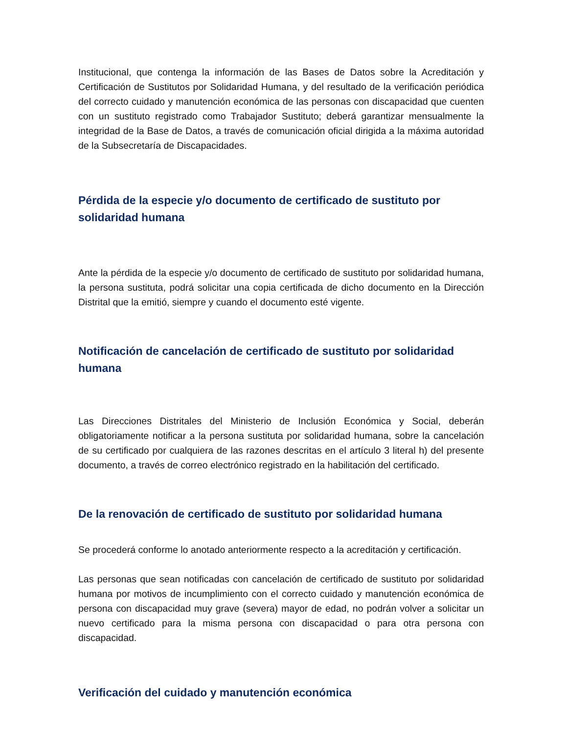Institucional, que contenga la información de las Bases de Datos sobre la Acreditación y Certificación de Sustitutos por Solidaridad Humana, y del resultado de la verificación periódica del correcto cuidado y manutención económica de las personas con discapacidad que cuenten con un sustituto registrado como Trabajador Sustituto; deberá garantizar mensualmente la integridad de la Base de Datos, a través de comunicación oficial dirigida a la máxima autoridad de la Subsecretaría de Discapacidades.
Pérdida de la especie y/o documento de certificado de sustituto por solidaridad humana
Ante la pérdida de la especie y/o documento de certificado de sustituto por solidaridad humana, la persona sustituta, podrá solicitar una copia certificada de dicho documento en la Dirección Distrital que la emitió, siempre y cuando el documento esté vigente.
Notificación de cancelación de certificado de sustituto por solidaridad humana
Las Direcciones Distritales del Ministerio de Inclusión Económica y Social, deberán obligatoriamente notificar a la persona sustituta por solidaridad humana, sobre la cancelación de su certificado por cualquiera de las razones descritas en el artículo 3 literal h) del presente documento, a través de correo electrónico registrado en la habilitación del certificado.
De la renovación de certificado de sustituto por solidaridad humana
Se procederá conforme lo anotado anteriormente respecto a la acreditación y certificación.
Las personas que sean notificadas con cancelación de certificado de sustituto por solidaridad humana por motivos de incumplimiento con el correcto cuidado y manutención económica de persona con discapacidad muy grave (severa) mayor de edad, no podrán volver a solicitar un nuevo certificado para la misma persona con discapacidad o para otra persona con discapacidad.
Verificación del cuidado y manutención económica